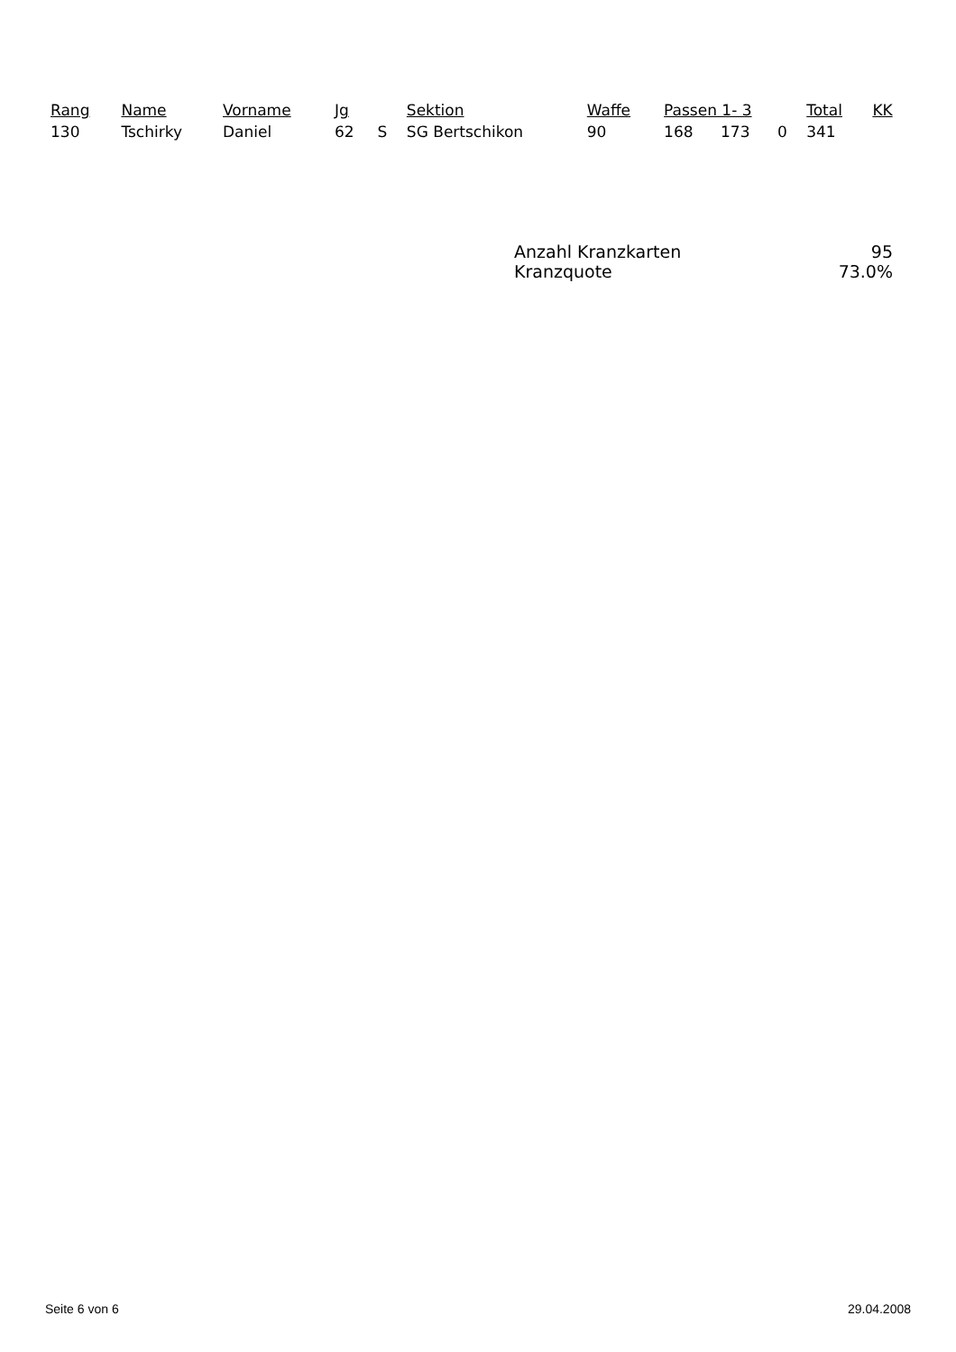| Rang | Name | Vorname | Jg | | Sektion | Waffe | Passen 1- 3 | | | Total | KK |
| --- | --- | --- | --- | --- | --- | --- | --- | --- | --- | --- | --- |
| 130 | Tschirky | Daniel | 62 | S | SG Bertschikon | 90 | 168 | 173 | 0 | 341 | |
Anzahl Kranzkarten 95
Kranzquote 73.0%
Seite 6 von 6 29.04.2008